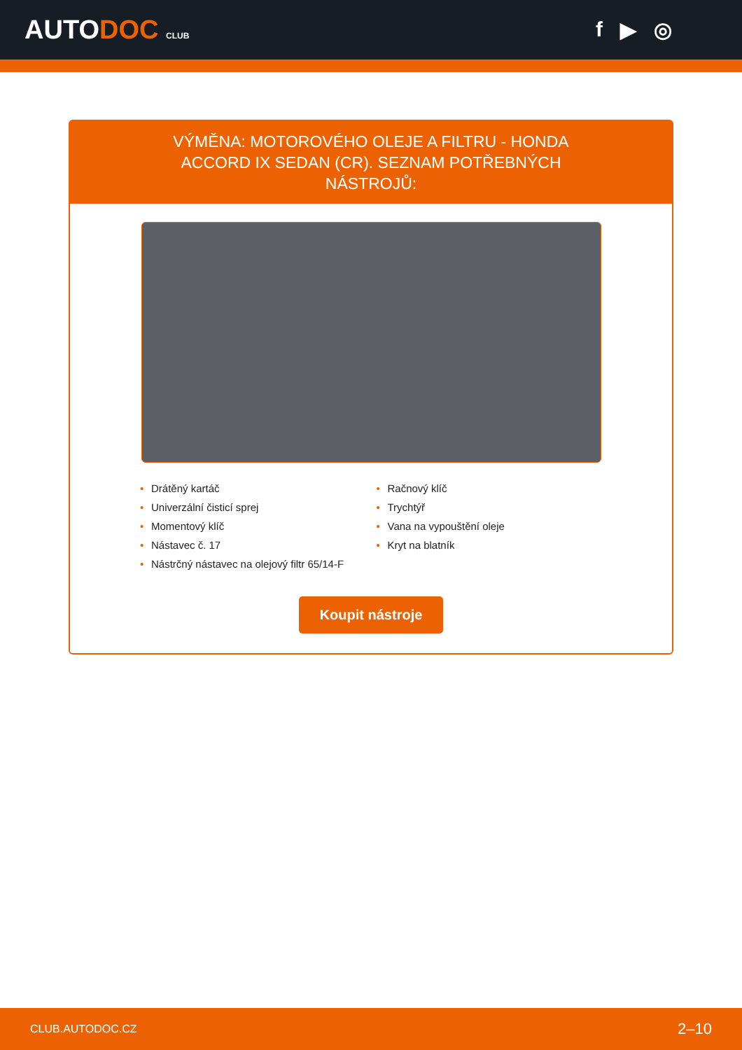AUTODOC CLUB
f ▶ ◎
VÝMĚNA: MOTOROVÉHO OLEJE A FILTRU - HONDA ACCORD IX SEDAN (CR). SEZNAM POTŘEBNÝCH NÁSTROJŮ:
• Drátěný kartáč
• Univerzální čisticí sprej
• Momentový klíč
• Nástavec č. 17
• Nástrčný nástavec na olejový filtr 65/14-F
• Račnový klíč
• Trychtýř
• Vana na vypouštění oleje
• Kryt na blatník
Koupit nástroje
CLUB.AUTODOC.CZ 2–10